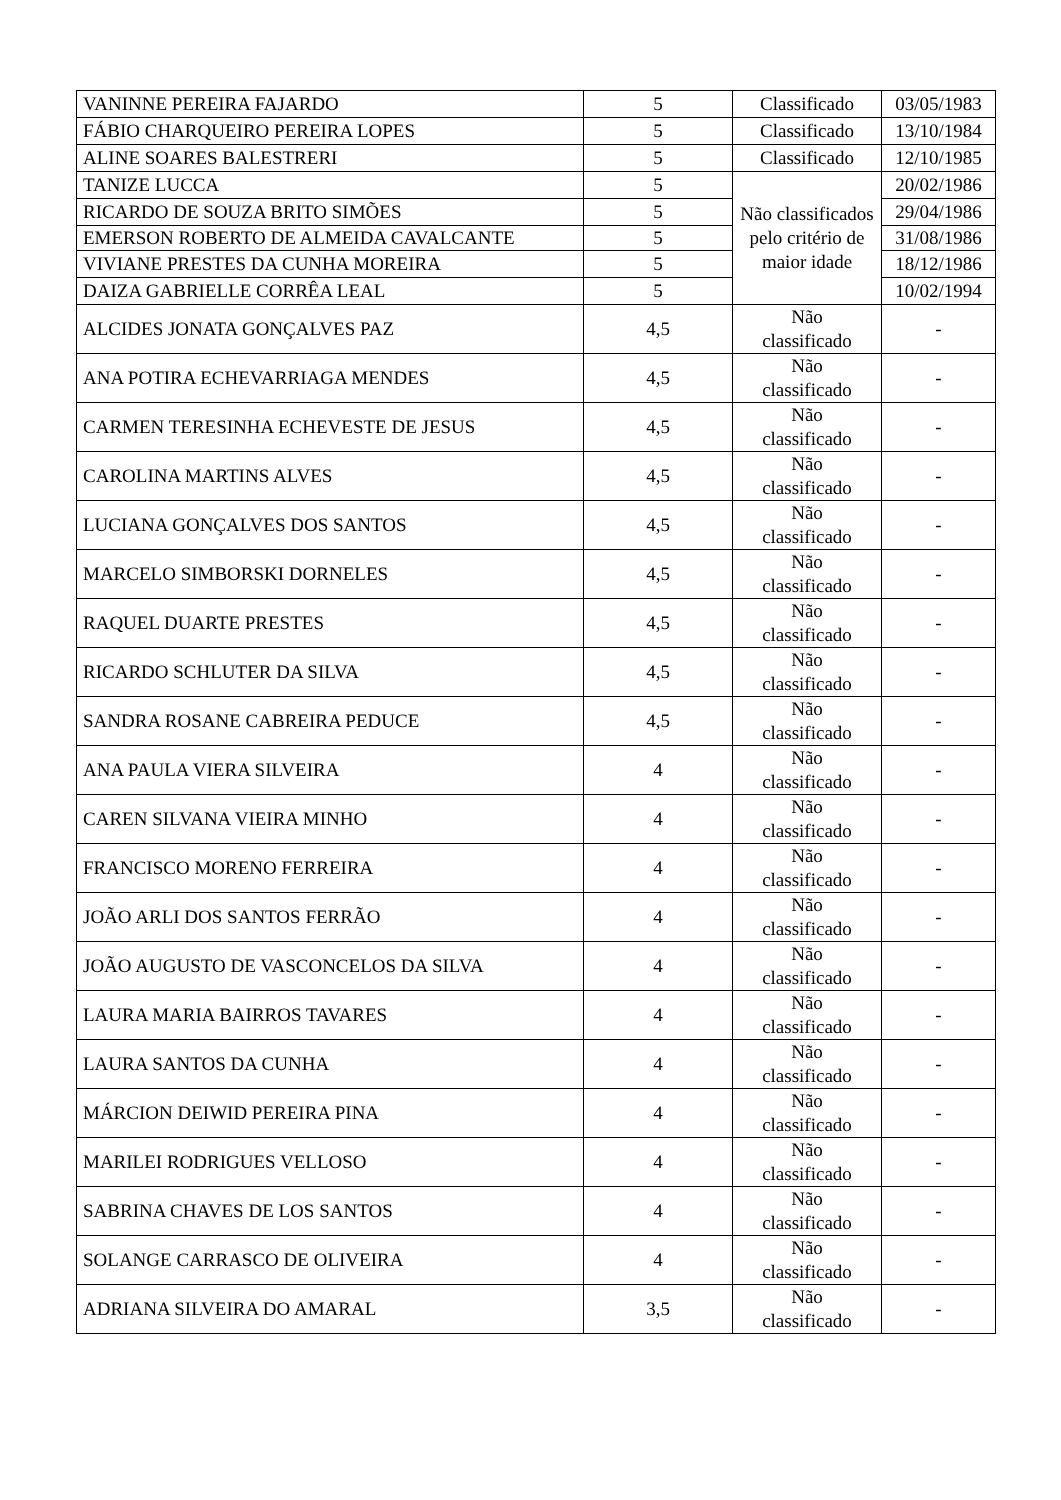| VANINNE PEREIRA FAJARDO | 5 | Classificado | 03/05/1983 |
| FÁBIO CHARQUEIRO PEREIRA LOPES | 5 | Classificado | 13/10/1984 |
| ALINE SOARES BALESTRERI | 5 | Classificado | 12/10/1985 |
| TANIZE LUCCA | 5 | Não classificados pelo critério de maior idade | 20/02/1986 |
| RICARDO DE SOUZA BRITO SIMÕES | 5 | | 29/04/1986 |
| EMERSON ROBERTO DE ALMEIDA CAVALCANTE | 5 | | 31/08/1986 |
| VIVIANE PRESTES DA CUNHA MOREIRA | 5 | | 18/12/1986 |
| DAIZA GABRIELLE CORRÊA LEAL | 5 | | 10/02/1994 |
| ALCIDES JONATA GONÇALVES PAZ | 4,5 | Não classificado | - |
| ANA POTIRA ECHEVARRIAGA MENDES | 4,5 | Não classificado | - |
| CARMEN TERESINHA ECHEVESTE DE JESUS | 4,5 | Não classificado | - |
| CAROLINA MARTINS ALVES | 4,5 | Não classificado | - |
| LUCIANA GONÇALVES DOS SANTOS | 4,5 | Não classificado | - |
| MARCELO SIMBORSKI DORNELES | 4,5 | Não classificado | - |
| RAQUEL DUARTE PRESTES | 4,5 | Não classificado | - |
| RICARDO SCHLUTER DA SILVA | 4,5 | Não classificado | - |
| SANDRA ROSANE CABREIRA PEDUCE | 4,5 | Não classificado | - |
| ANA PAULA VIERA SILVEIRA | 4 | Não classificado | - |
| CAREN SILVANA VIEIRA MINHO | 4 | Não classificado | - |
| FRANCISCO MORENO FERREIRA | 4 | Não classificado | - |
| JOÃO ARLI DOS SANTOS FERRÃO | 4 | Não classificado | - |
| JOÃO AUGUSTO DE VASCONCELOS DA SILVA | 4 | Não classificado | - |
| LAURA MARIA BAIRROS TAVARES | 4 | Não classificado | - |
| LAURA SANTOS DA CUNHA | 4 | Não classificado | - |
| MÁRCION DEIWID PEREIRA PINA | 4 | Não classificado | - |
| MARILEI RODRIGUES VELLOSO | 4 | Não classificado | - |
| SABRINA CHAVES DE LOS SANTOS | 4 | Não classificado | - |
| SOLANGE CARRASCO DE OLIVEIRA | 4 | Não classificado | - |
| ADRIANA SILVEIRA DO AMARAL | 3,5 | Não classificado | - |